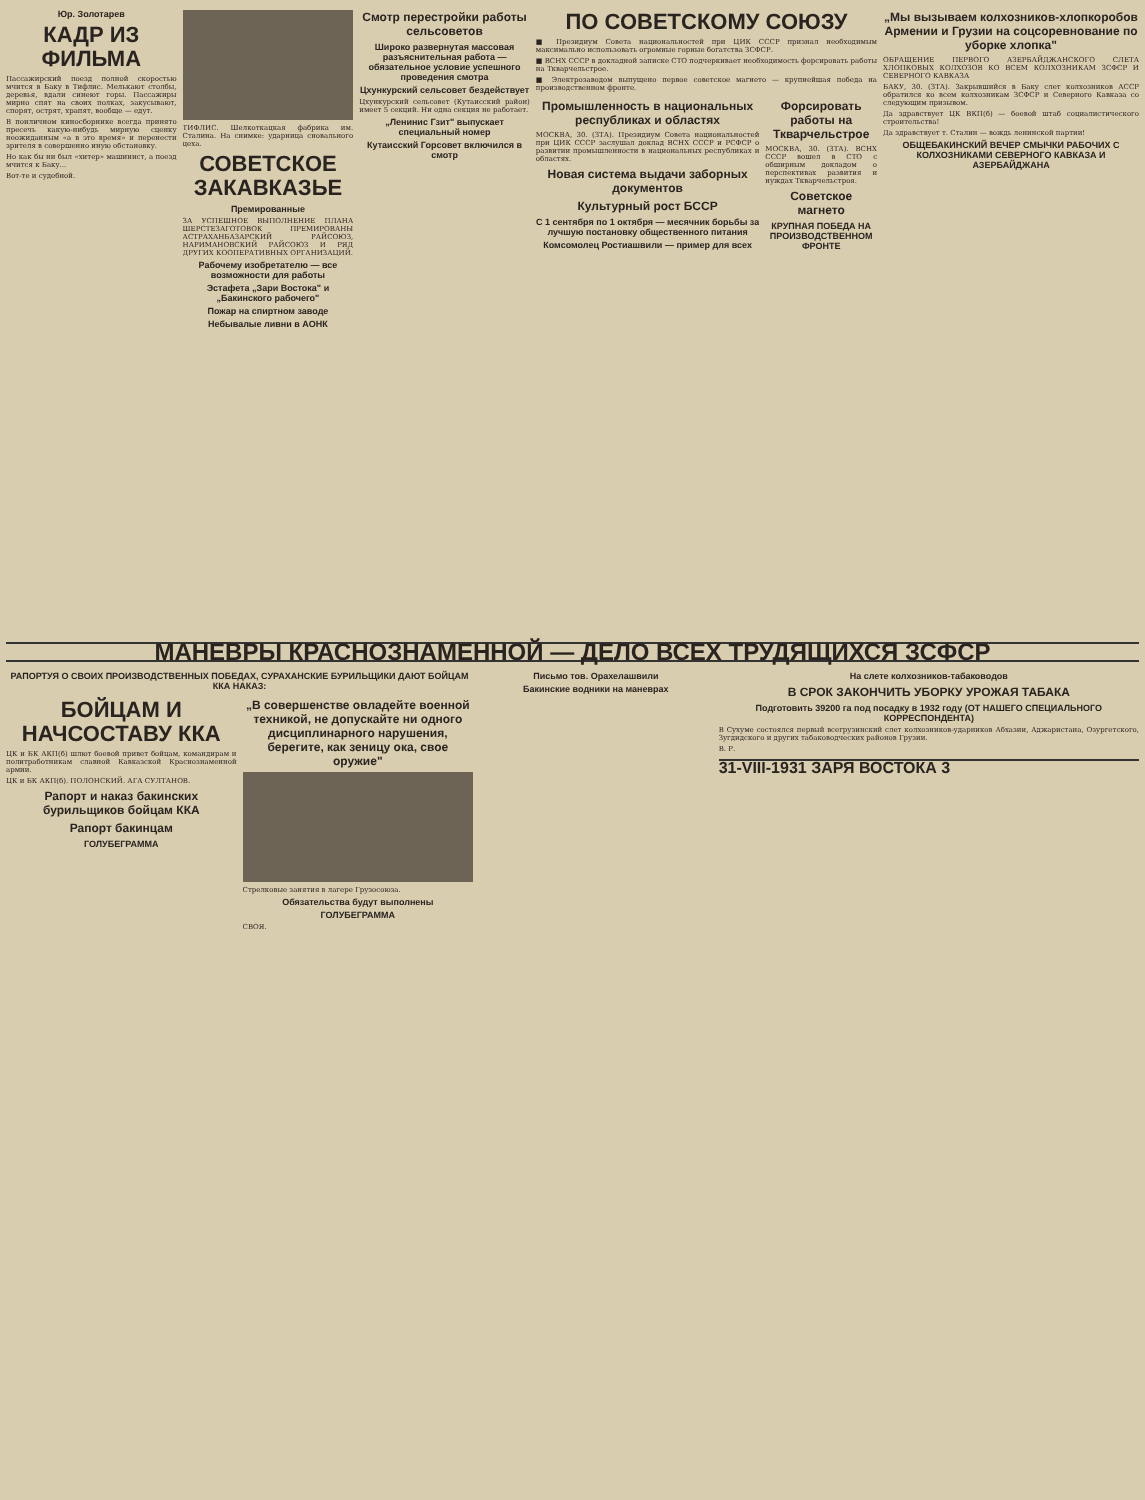Юр. Золотарев
КАДР ИЗ ФИЛЬМА
Пассажирский поезд полной скоростью мчится в Баку в Тифлис. Мелькают столбы, деревья, вдали синеют горы. Пассажиры мирно спят на своих полках, закусывают, спорят, острят, храпят, вообще — едут.
В поиличном киносборнике всегда принято пресечь какую-нибудь мирную сценку неожиданным «а в это время» и перенести зрителя в совершенно иную обстановку.
Но как бы ни был «хитер» машинист, а поезд мчится к Баку...
Вот-те и судебной.
ТИФЛИС. Шелкоткацкая фабрика им. Сталина. На снимке: ударница сновального цеха.
СОВЕТСКОЕ ЗАКАВКАЗЬЕ
Премированные
ЗА УСПЕШНОЕ ВЫПОЛНЕНИЕ ПЛАНА ШЕРСТЕЗАГОТОВОК ПРЕМИРОВАНЫ АСТРАХАНБАЗАРСКИЙ РАЙСОЮЗ, НАРИМАНОВСКИЙ РАЙСОЮЗ И РЯД ДРУГИХ КООПЕРАТИВНЫХ ОРГАНИЗАЦИЙ.
Рабочему изобретателю — все возможности для работы
Эстафета „Зари Востока" и „Бакинского рабочего"
Пожар на спиртном заводе
Небывалые ливни в АОНК
Смотр перестройки работы сельсоветов
Широко развернутая массовая разъяснительная работа — обязательное условие успешного проведения смотра
Цхункурский сельсовет бездействует
Цхункурский сельсовет (Кутаисский район) имеет 5 секций. Ни одна секция не работает.
„Ленинис Гзит" выпускает специальный номер
Кутаисский Горсовет включился в смотр
ПО СОВЕТСКОМУ СОЮЗУ
■ Президиум Совета национальностей при ЦИК СССР признал необходимым максимально использовать огромные горные богатства ЗСФСР.
■ ВСНХ СССР в докладной записке СТО подчеркивает необходимость форсировать работы на Ткварчельстрое.
■ Электрозаводом выпущено первое советское магнето — крупнейшая победа на производственном фронте.
Промышленность в национальных республиках и областях
МОСКВА, 30. (ЗТА). Президиум Совета национальностей при ЦИК СССР заслушал доклад ВСНХ СССР и РСФСР о развитии промышленности в национальных республиках и областях.
Новая система выдачи заборных документов
Культурный рост БССР
С 1 сентября по 1 октября — месячник борьбы за лучшую постановку общественного питания
Комсомолец Ростиашвили — пример для всех
Форсировать работы на Ткварчельстрое
МОСКВА, 30. (ЗТА). ВСНХ СССР вошел в СТО с обширным докладом о перспективах развития и нуждах Ткварчельстроя.
Советское магнето
КРУПНАЯ ПОБЕДА НА ПРОИЗВОДСТВЕННОМ ФРОНТЕ
„Мы вызываем колхозников-хлопкоробов Армении и Грузии на соцсоревнование по уборке хлопка"
ОБРАЩЕНИЕ ПЕРВОГО АЗЕРБАЙДЖАНСКОГО СЛЕТА ХЛОПКОВЫХ КОЛХОЗОВ КО ВСЕМ КОЛХОЗНИКАМ ЗСФСР И СЕВЕРНОГО КАВКАЗА
БАКУ, 30. (ЗТА). Закрывшийся в Баку слет колхозников АССР обратился ко всем колхозникам ЗСФСР и Северного Кавказа со следующим призывом.
Да здравствует ЦК ВКП(б) — боевой штаб социалистического строительства!
Да здравствует т. Сталин — вождь ленинской партии!
ОБЩЕБАКИНСКИЙ ВЕЧЕР СМЫЧКИ РАБОЧИХ С КОЛХОЗНИКАМИ СЕВЕРНОГО КАВКАЗА И АЗЕРБАЙДЖАНА
МАНЕВРЫ КРАСНОЗНАМЕННОЙ — ДЕЛО ВСЕХ ТРУДЯЩИХСЯ ЗСФСР
РАПОРТУЯ О СВОИХ ПРОИЗВОДСТВЕННЫХ ПОБЕДАХ, СУРАХАНСКИЕ БУРИЛЬЩИКИ ДАЮТ БОЙЦАМ ККА НАКАЗ:
БОЙЦАМ И НАЧСОСТАВУ ККА
ЦК и БК АКП(б) шлют боевой привет бойцам, командирам и политработникам славной Кавказской Краснознаменной армии.
ЦК и БК АКП(б). ПОЛОНСКИЙ. АГА СУЛТАНОВ.
Рапорт и наказ бакинских бурильщиков бойцам ККА
Рапорт бакинцам
ГОЛУБЕГРАММА
„В совершенстве овладейте военной техникой, не допускайте ни одного дисциплинарного нарушения, берегите, как зеницу ока, свое оружие"
Стрелковые занятия в лагере Грузосоюза.
Обязательства будут выполнены
ГОЛУБЕГРАММА
СВОЯ.
Письмо тов. Орахелашвили
Бакинские водники на маневрах
На слете колхозников-табаководов
В СРОК ЗАКОНЧИТЬ УБОРКУ УРОЖАЯ ТАБАКА
Подготовить 39200 га под посадку в 1932 году (ОТ НАШЕГО СПЕЦИАЛЬНОГО КОРРЕСПОНДЕНТА)
В Сухуме состоялся первый всегрузинский слет колхозников-ударников Абхазии, Аджаристана, Озургетского, Зугдидского и других табаководческих районов Грузии.
В. Р.
31-VIII-1931 ЗАРЯ ВОСТОКА 3